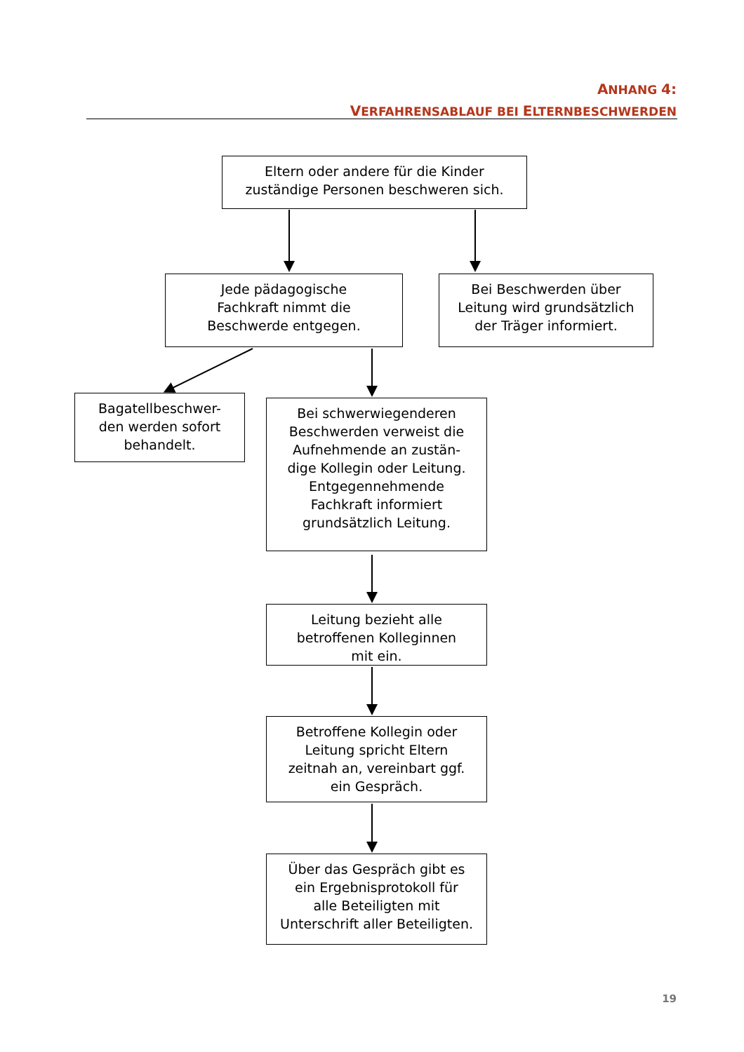ANHANG 4:
VERFAHRENSABLAUF BEI ELTERNBESCHWERDEN
Eltern oder andere für die Kinder
zuständige Personen beschweren sich.
Jede pädagogische
Fachkraft nimmt die
Beschwerde entgegen.
Bei Beschwerden über
Leitung wird grundsätzlich
der Träger informiert.
Bagatellbeschwer-
den werden sofort
behandelt.
Bei schwerwiegenderen
Beschwerden verweist die
Aufnehmende an zustän-
dige Kollegin oder Leitung.
Entgegennehmende
Fachkraft informiert
grundsätzlich Leitung.
Leitung bezieht alle
betroffenen Kolleginnen
mit ein.
Betroffene Kollegin oder
Leitung spricht Eltern
zeitnah an, vereinbart ggf.
ein Gespräch.
Über das Gespräch gibt es
ein Ergebnisprotokoll für
alle Beteiligten mit
Unterschrift aller Beteiligten.
19